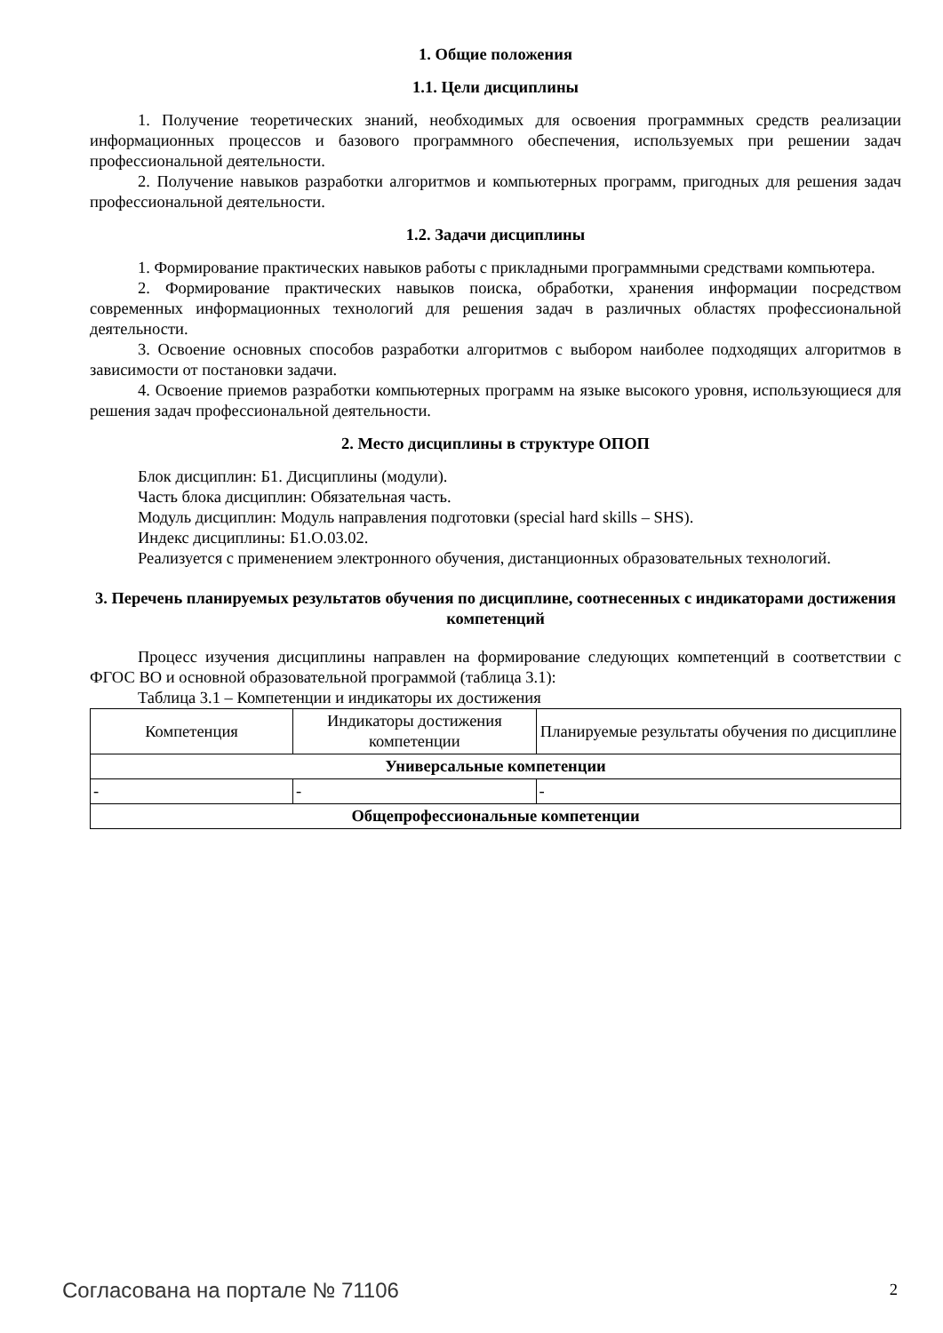1. Общие положения
1.1. Цели дисциплины
1. Получение теоретических знаний, необходимых для освоения программных средств реализации информационных процессов и базового программного обеспечения, используемых при решении задач профессиональной деятельности.
2. Получение навыков разработки алгоритмов и компьютерных программ, пригодных для решения задач профессиональной деятельности.
1.2. Задачи дисциплины
1. Формирование практических навыков работы с прикладными программными средствами компьютера.
2. Формирование практических навыков поиска, обработки, хранения информации посредством современных информационных технологий для решения задач в различных областях профессиональной деятельности.
3. Освоение основных способов разработки алгоритмов с выбором наиболее подходящих алгоритмов в зависимости от постановки задачи.
4. Освоение приемов разработки компьютерных программ на языке высокого уровня, использующиеся для решения задач профессиональной деятельности.
2. Место дисциплины в структуре ОПОП
Блок дисциплин: Б1. Дисциплины (модули).
Часть блока дисциплин: Обязательная часть.
Модуль дисциплин: Модуль направления подготовки (special hard skills – SHS).
Индекс дисциплины: Б1.О.03.02.
Реализуется с применением электронного обучения, дистанционных образовательных технологий.
3. Перечень планируемых результатов обучения по дисциплине, соотнесенных с индикаторами достижения компетенций
Процесс изучения дисциплины направлен на формирование следующих компетенций в соответствии с ФГОС ВО и основной образовательной программой (таблица 3.1):
Таблица 3.1 – Компетенции и индикаторы их достижения
| Компетенция | Индикаторы достижения компетенции | Планируемые результаты обучения по дисциплине |
| --- | --- | --- |
| Универсальные компетенции | | |
| - | - | - |
| Общепрофессиональные компетенции | | |
Согласована на портале № 71106 2